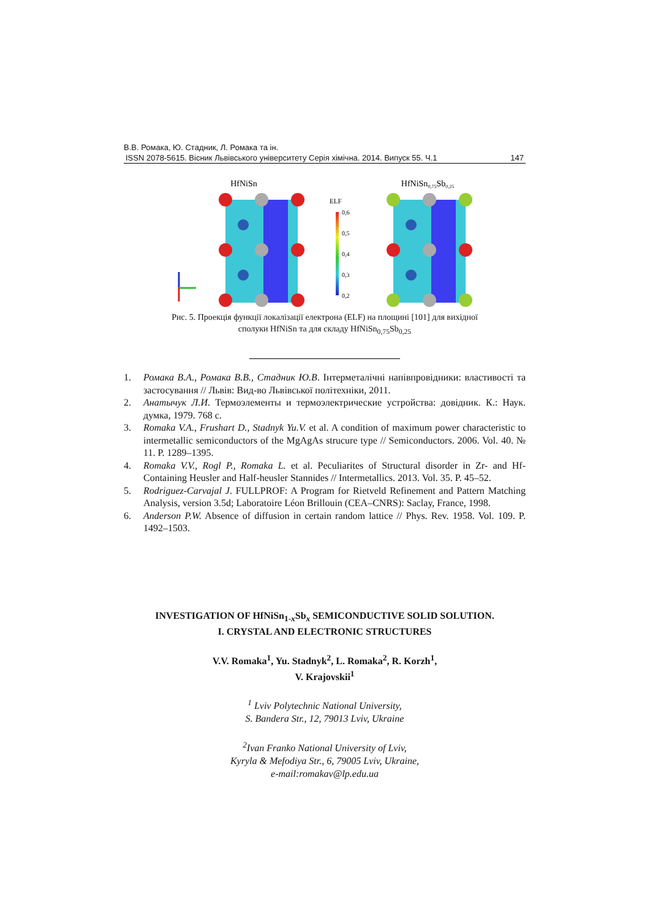В.В. Ромака, Ю. Стадник, Л. Ромака та ін.
ISSN 2078-5615. Вісник Львівського університету Серія хімічна. 2014. Випуск 55. Ч.1 147
HfNiSn
HfNiSn0,75Sb0,25
ELF
0,6
0,5
0,4
0,3
0,2
Рис. 5. Проекція функції локалізації електрона (ELF) на площині [101] для вихідної
сполуки HfNiSn та для складу HfNiSn<sub>0,75</sub>Sb<sub>0,25</sub>
1. Ромака В.А., Ромака В.В., Стадник Ю.В. Інтерметалічні напівпровідники: властивості та застосування // Львів: Вид-во Львівської політехніки, 2011.
2. Анатычук Л.И. Термоэлементы и термоэлектрические устройства: довідник. К.: Наук. думка, 1979. 768 с.
3. Romaka V.A., Frushart D., Stadnyk Yu.V. et al. A condition of maximum power characteristic to intermetallic semiconductors of the MgAgAs strucure type // Semiconductors. 2006. Vol. 40. № 11. P. 1289–1395.
4. Romaka V.V., Rogl P., Romaka L. et al. Peculiarites of Structural disorder in Zr- and Hf- Containing Heusler and Half-heusler Stannides // Intermetallics. 2013. Vol. 35. P. 45–52.
5. Rodriguez-Carvajal J. FULLPROF: A Program for Rietveld Refinement and Pattern Matching Analysis, version 3.5d; Laboratoire Léon Brillouin (CEA–CNRS): Saclay, France, 1998.
6. Anderson P.W. Absence of diffusion in certain random lattice // Phys. Rev. 1958. Vol. 109. P. 1492–1503.
INVESTIGATION OF HfNiSn<sub>1-x</sub>Sb<sub>x</sub> SEMICONDUCTIVE SOLID SOLUTION.
I. CRYSTAL AND ELECTRONIC STRUCTURES
V.V. Romaka<sup>1</sup>, Yu. Stadnyk<sup>2</sup>, L. Romaka<sup>2</sup>, R. Korzh<sup>1</sup>,
V. Krajovskii<sup>1</sup>
<sup>1</sup> Lviv Polytechnic National University,
S. Bandera Str., 12, 79013 Lviv, Ukraine
<sup>2</sup> Ivan Franko National University of Lviv,
Kyryla & Mefodiya Str., 6, 79005 Lviv, Ukraine,
e-mail:romakav@lp.edu.ua